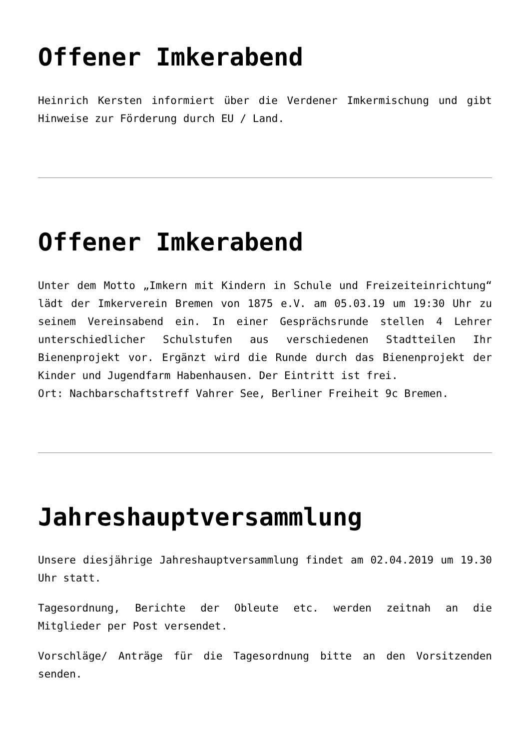Offener Imkerabend
Heinrich Kersten informiert über die Verdener Imkermischung und gibt Hinweise zur Förderung durch EU / Land.
Offener Imkerabend
Unter dem Motto „Imkern mit Kindern in Schule und Freizeiteinrichtung“ lädt der Imkerverein Bremen von 1875 e.V. am 05.03.19 um 19:30 Uhr zu seinem Vereinsabend ein. In einer Gesprächsrunde stellen 4 Lehrer unterschiedlicher Schulstufen aus verschiedenen Stadtteilen Ihr Bienenprojekt vor. Ergänzt wird die Runde durch das Bienenprojekt der Kinder und Jugendfarm Habenhausen. Der Eintritt ist frei.
Ort: Nachbarschaftstreff Vahrer See, Berliner Freiheit 9c Bremen.
Jahreshauptversammlung
Unsere diesjährige Jahreshauptversammlung findet am 02.04.2019 um 19.30 Uhr statt.
Tagesordnung, Berichte der Obleute etc. werden zeitnah an die Mitglieder per Post versendet.
Vorschläge/ Anträge für die Tagesordnung bitte an den Vorsitzenden senden.